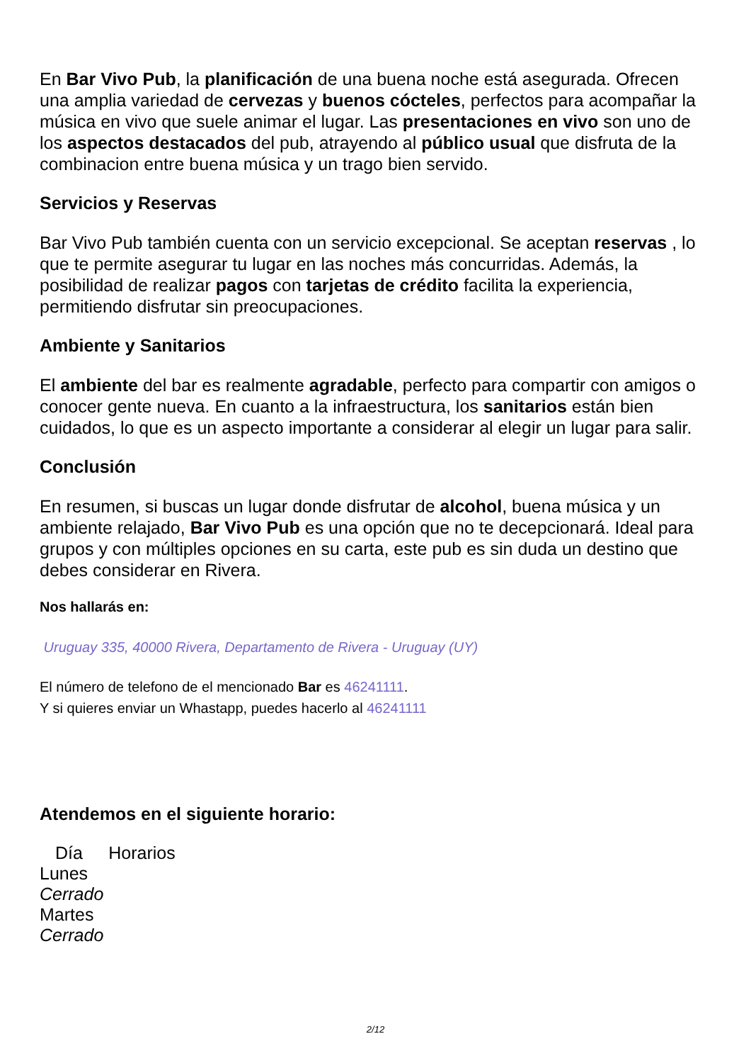En Bar Vivo Pub, la planificación de una buena noche está asegurada. Ofrecen una amplia variedad de cervezas y buenos cócteles, perfectos para acompañar la música en vivo que suele animar el lugar. Las presentaciones en vivo son uno de los aspectos destacados del pub, atrayendo al público usual que disfruta de la combinacion entre buena música y un trago bien servido.
Servicios y Reservas
Bar Vivo Pub también cuenta con un servicio excepcional. Se aceptan reservas , lo que te permite asegurar tu lugar en las noches más concurridas. Además, la posibilidad de realizar pagos con tarjetas de crédito facilita la experiencia, permitiendo disfrutar sin preocupaciones.
Ambiente y Sanitarios
El ambiente del bar es realmente agradable, perfecto para compartir con amigos o conocer gente nueva. En cuanto a la infraestructura, los sanitarios están bien cuidados, lo que es un aspecto importante a considerar al elegir un lugar para salir.
Conclusión
En resumen, si buscas un lugar donde disfrutar de alcohol, buena música y un ambiente relajado, Bar Vivo Pub es una opción que no te decepcionará. Ideal para grupos y con múltiples opciones en su carta, este pub es sin duda un destino que debes considerar en Rivera.
Nos hallarás en:
Uruguay 335, 40000 Rivera, Departamento de Rivera - Uruguay (UY)
El número de telefono de el mencionado Bar es 46241111.
Y si quieres enviar un Whastapp, puedes hacerlo al 46241111
Atendemos en el siguiente horario:
| Día | Horarios |
| --- | --- |
| Lunes | |
| Cerrado | |
| Martes | |
| Cerrado | |
2/12